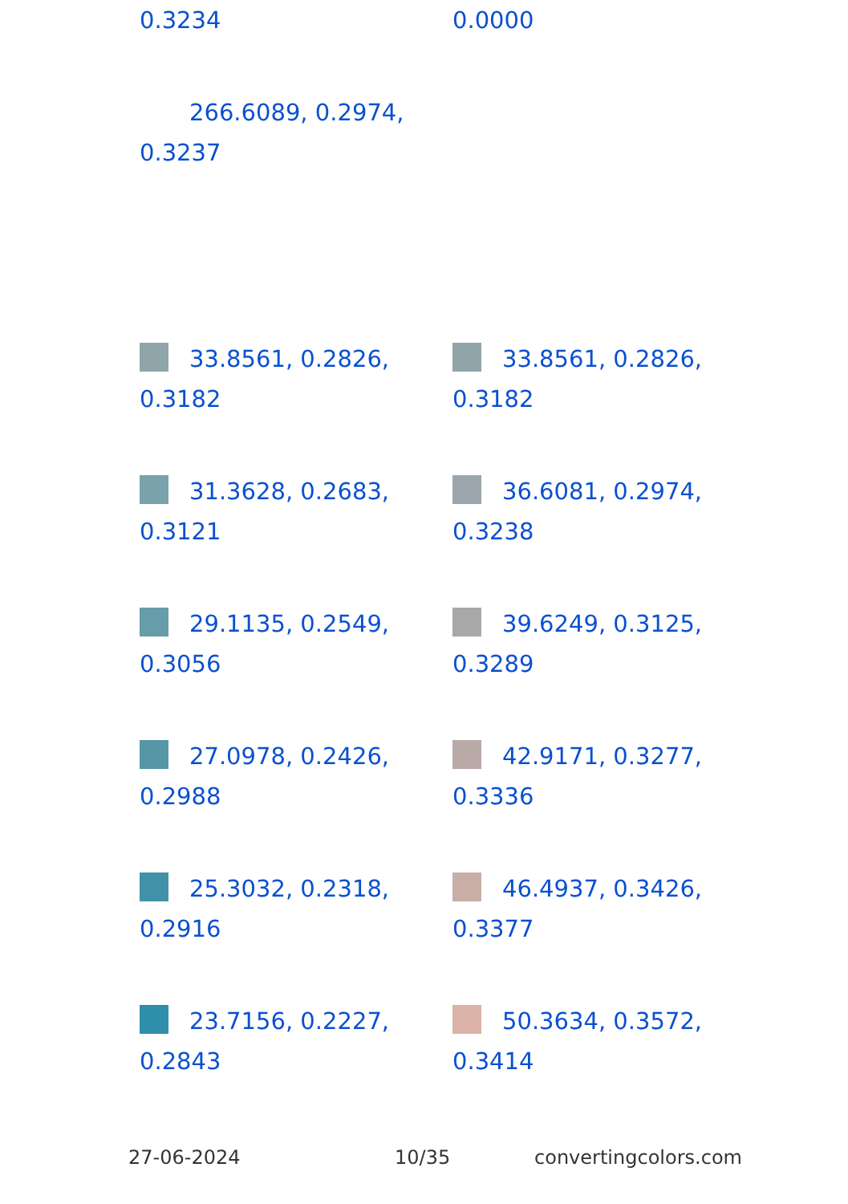0.3234 0.0000
266.6089, 0.2974, 0.3237
33.8561, 0.2826, 0.3182
33.8561, 0.2826, 0.3182
31.3628, 0.2683, 0.3121
36.6081, 0.2974, 0.3238
29.1135, 0.2549, 0.3056
39.6249, 0.3125, 0.3289
27.0978, 0.2426, 0.2988
42.9171, 0.3277, 0.3336
25.3032, 0.2318, 0.2916
46.4937, 0.3426, 0.3377
23.7156, 0.2227, 0.2843
50.3634, 0.3572, 0.3414
27-06-2024 10/35 convertingcolors.com